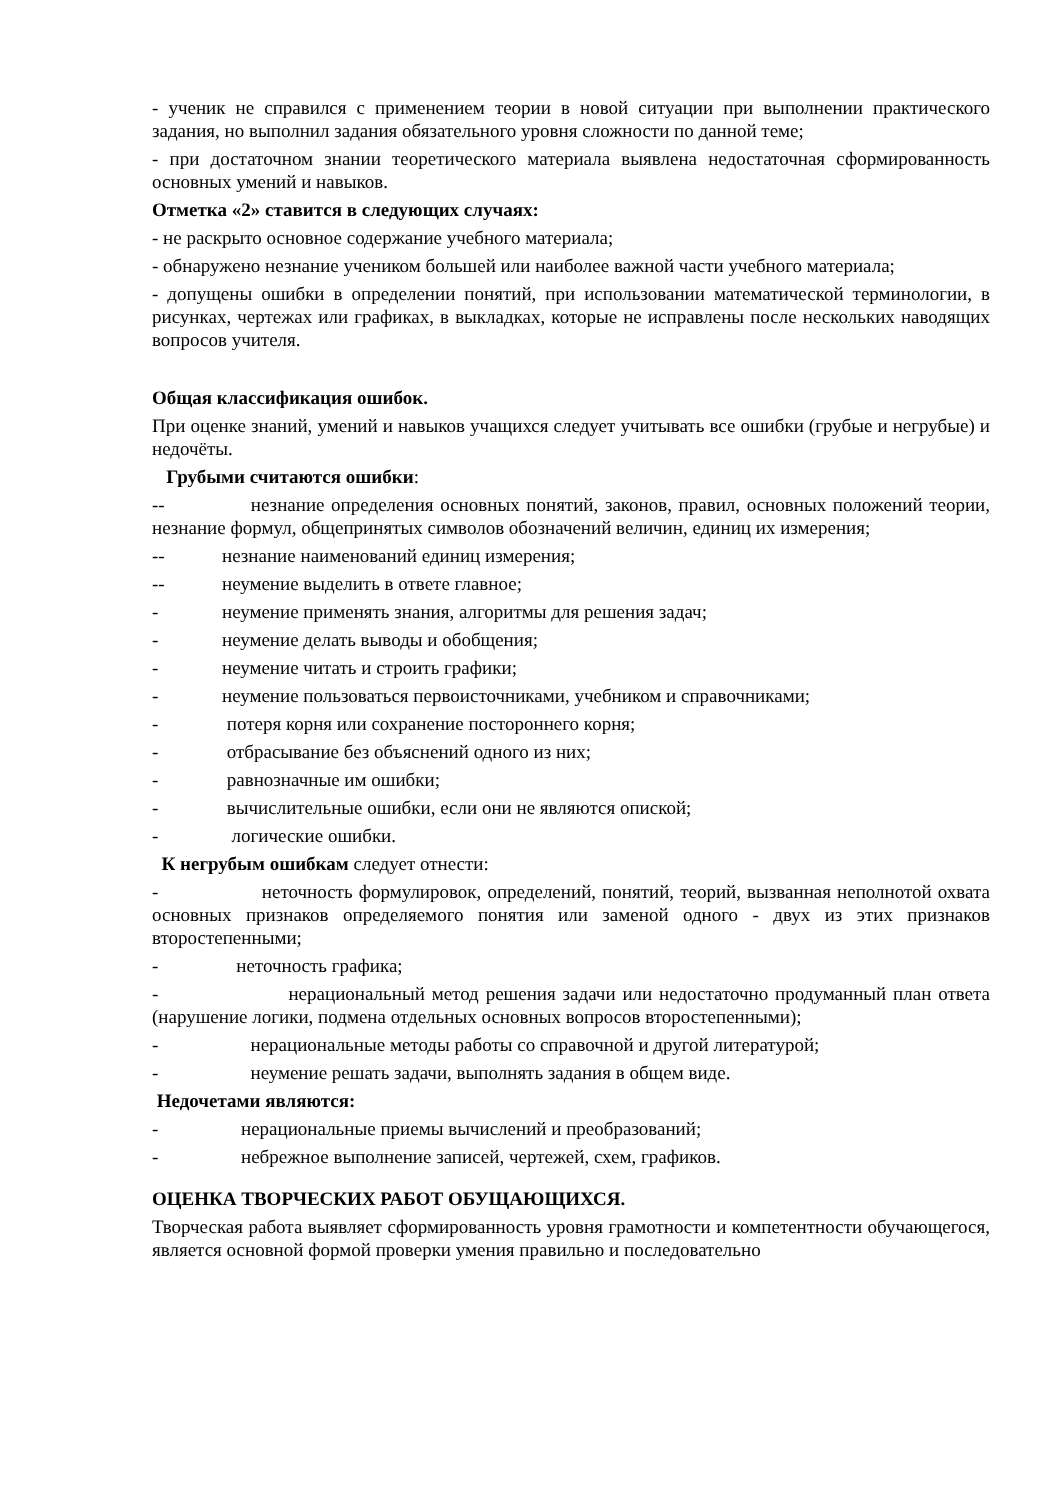- ученик не справился с применением теории в новой ситуации при выполнении практического задания, но выполнил задания обязательного уровня сложности по данной теме;
- при достаточном знании теоретического материала выявлена недостаточная сформированность основных умений и навыков.
Отметка «2» ставится в следующих случаях:
- не раскрыто основное содержание учебного материала;
- обнаружено незнание учеником большей или наиболее важной части учебного материала;
- допущены ошибки в определении понятий, при использовании математической терминологии, в рисунках, чертежах или графиках, в выкладках, которые не исправлены после нескольких наводящих вопросов учителя.
Общая классификация ошибок.
При оценке знаний, умений и навыков учащихся следует учитывать все ошибки (грубые и негрубые) и недочёты.
Грубыми считаются ошибки:
-- незнание определения основных понятий, законов, правил, основных положений теории, незнание формул, общепринятых символов обозначений величин, единиц их измерения;
-- незнание наименований единиц измерения;
-- неумение выделить в ответе главное;
- неумение применять знания, алгоритмы для решения задач;
- неумение делать выводы и обобщения;
- неумение читать и строить графики;
- неумение пользоваться первоисточниками, учебником и справочниками;
- потеря корня или сохранение постороннего корня;
- отбрасывание без объяснений одного из них;
- равнозначные им ошибки;
- вычислительные ошибки, если они не являются опиской;
- логические ошибки.
К негрубым ошибкам следует отнести:
- неточность формулировок, определений, понятий, теорий, вызванная неполнотой охвата основных признаков определяемого понятия или заменой одного - двух из этих признаков второстепенными;
- неточность графика;
- нерациональный метод решения задачи или недостаточно продуманный план ответа (нарушение логики, подмена отдельных основных вопросов второстепенными);
- нерациональные методы работы со справочной и другой литературой;
- неумение решать задачи, выполнять задания в общем виде.
Недочетами являются:
- нерациональные приемы вычислений и преобразований;
- небрежное выполнение записей, чертежей, схем, графиков.
ОЦЕНКА ТВОРЧЕСКИХ РАБОТ ОБУЩАЮЩИХСЯ.
Творческая работа выявляет сформированность уровня грамотности и компетентности обучающегося, является основной формой проверки умения правильно и последовательно